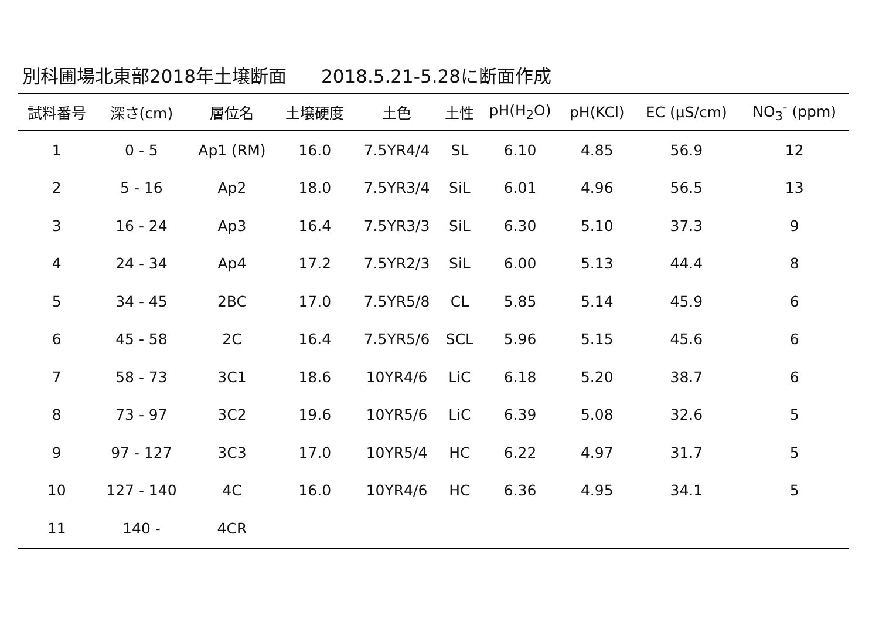別科圃場北東部2018年土壌断面 2018.5.21-5.28に断面作成
| 試料番号 | 深さ(cm) | 層位名 | 土壌硬度 | 土色 | 土性 | pH(H<sub>2</sub>O) | pH(KCl) | EC (μS/cm) | NO<sub>3</sub><sup>-</sup> (ppm) |
| --- | --- | --- | --- | --- | --- | --- | --- | --- | --- |
| 1 | 0 - 5 | Ap1 (RM) | 16.0 | 7.5YR4/4 | SL | 6.10 | 4.85 | 56.9 | 12 |
| 2 | 5 - 16 | Ap2 | 18.0 | 7.5YR3/4 | SiL | 6.01 | 4.96 | 56.5 | 13 |
| 3 | 16 - 24 | Ap3 | 16.4 | 7.5YR3/3 | SiL | 6.30 | 5.10 | 37.3 | 9 |
| 4 | 24 - 34 | Ap4 | 17.2 | 7.5YR2/3 | SiL | 6.00 | 5.13 | 44.4 | 8 |
| 5 | 34 - 45 | 2BC | 17.0 | 7.5YR5/8 | CL | 5.85 | 5.14 | 45.9 | 6 |
| 6 | 45 - 58 | 2C | 16.4 | 7.5YR5/6 | SCL | 5.96 | 5.15 | 45.6 | 6 |
| 7 | 58 - 73 | 3C1 | 18.6 | 10YR4/6 | LiC | 6.18 | 5.20 | 38.7 | 6 |
| 8 | 73 - 97 | 3C2 | 19.6 | 10YR5/6 | LiC | 6.39 | 5.08 | 32.6 | 5 |
| 9 | 97 - 127 | 3C3 | 17.0 | 10YR5/4 | HC | 6.22 | 4.97 | 31.7 | 5 |
| 10 | 127 - 140 | 4C | 16.0 | 10YR4/6 | HC | 6.36 | 4.95 | 34.1 | 5 |
| 11 | 140 - | 4CR | | | | | | | |